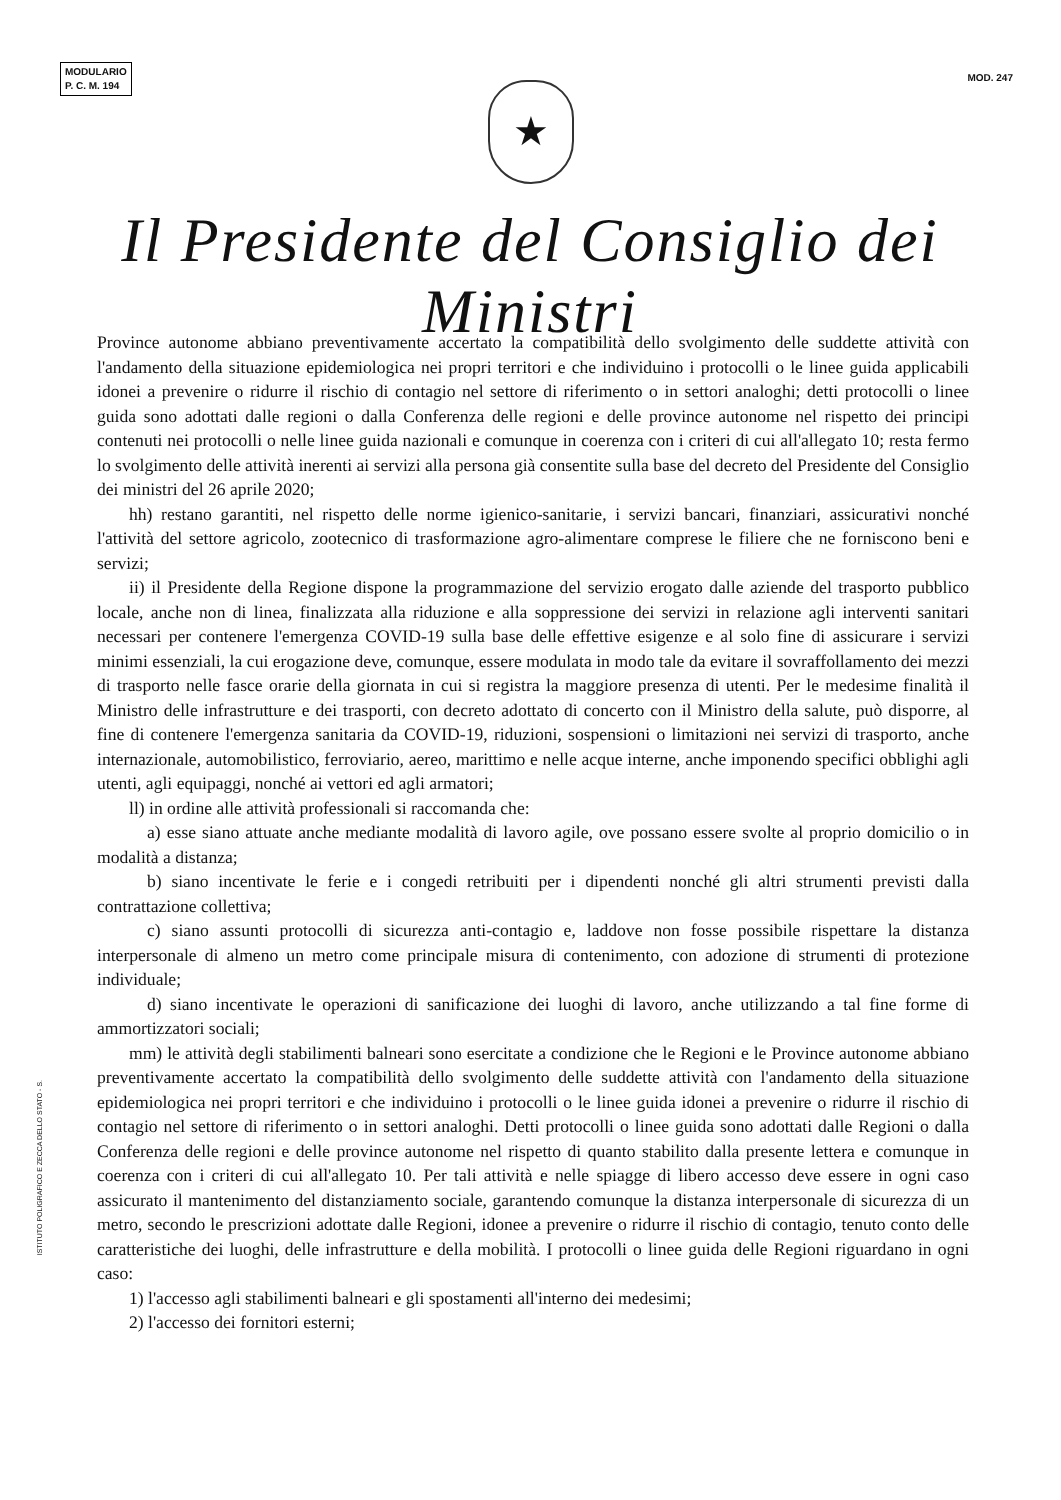MODULARIO
P. C. M. 194
MOD. 247
★
Il Presidente del Consiglio dei Ministri
Province autonome abbiano preventivamente accertato la compatibilità dello svolgimento delle suddette attività con l'andamento della situazione epidemiologica nei propri territori e che individuino i protocolli o le linee guida applicabili idonei a prevenire o ridurre il rischio di contagio nel settore di riferimento o in settori analoghi; detti protocolli o linee guida sono adottati dalle regioni o dalla Conferenza delle regioni e delle province autonome nel rispetto dei principi contenuti nei protocolli o nelle linee guida nazionali e comunque in coerenza con i criteri di cui all'allegato 10; resta fermo lo svolgimento delle attività inerenti ai servizi alla persona già consentite sulla base del decreto del Presidente del Consiglio dei ministri del 26 aprile 2020;
hh) restano garantiti, nel rispetto delle norme igienico-sanitarie, i servizi bancari, finanziari, assicurativi nonché l'attività del settore agricolo, zootecnico di trasformazione agro-alimentare comprese le filiere che ne forniscono beni e servizi;
ii) il Presidente della Regione dispone la programmazione del servizio erogato dalle aziende del trasporto pubblico locale, anche non di linea, finalizzata alla riduzione e alla soppressione dei servizi in relazione agli interventi sanitari necessari per contenere l'emergenza COVID-19 sulla base delle effettive esigenze e al solo fine di assicurare i servizi minimi essenziali, la cui erogazione deve, comunque, essere modulata in modo tale da evitare il sovraffollamento dei mezzi di trasporto nelle fasce orarie della giornata in cui si registra la maggiore presenza di utenti. Per le medesime finalità il Ministro delle infrastrutture e dei trasporti, con decreto adottato di concerto con il Ministro della salute, può disporre, al fine di contenere l'emergenza sanitaria da COVID-19, riduzioni, sospensioni o limitazioni nei servizi di trasporto, anche internazionale, automobilistico, ferroviario, aereo, marittimo e nelle acque interne, anche imponendo specifici obblighi agli utenti, agli equipaggi, nonché ai vettori ed agli armatori;
ll) in ordine alle attività professionali si raccomanda che:
a) esse siano attuate anche mediante modalità di lavoro agile, ove possano essere svolte al proprio domicilio o in modalità a distanza;
b) siano incentivate le ferie e i congedi retribuiti per i dipendenti nonché gli altri strumenti previsti dalla contrattazione collettiva;
c) siano assunti protocolli di sicurezza anti-contagio e, laddove non fosse possibile rispettare la distanza interpersonale di almeno un metro come principale misura di contenimento, con adozione di strumenti di protezione individuale;
d) siano incentivate le operazioni di sanificazione dei luoghi di lavoro, anche utilizzando a tal fine forme di ammortizzatori sociali;
mm) le attività degli stabilimenti balneari sono esercitate a condizione che le Regioni e le Province autonome abbiano preventivamente accertato la compatibilità dello svolgimento delle suddette attività con l'andamento della situazione epidemiologica nei propri territori e che individuino i protocolli o le linee guida idonei a prevenire o ridurre il rischio di contagio nel settore di riferimento o in settori analoghi. Detti protocolli o linee guida sono adottati dalle Regioni o dalla Conferenza delle regioni e delle province autonome nel rispetto di quanto stabilito dalla presente lettera e comunque in coerenza con i criteri di cui all'allegato 10. Per tali attività e nelle spiagge di libero accesso deve essere in ogni caso assicurato il mantenimento del distanziamento sociale, garantendo comunque la distanza interpersonale di sicurezza di un metro, secondo le prescrizioni adottate dalle Regioni, idonee a prevenire o ridurre il rischio di contagio, tenuto conto delle caratteristiche dei luoghi, delle infrastrutture e della mobilità. I protocolli o linee guida delle Regioni riguardano in ogni caso:
1) l'accesso agli stabilimenti balneari e gli spostamenti all'interno dei medesimi;
2) l'accesso dei fornitori esterni;
ISTITUTO POLIGRAFICO E ZECCA DELLO STATO - S.